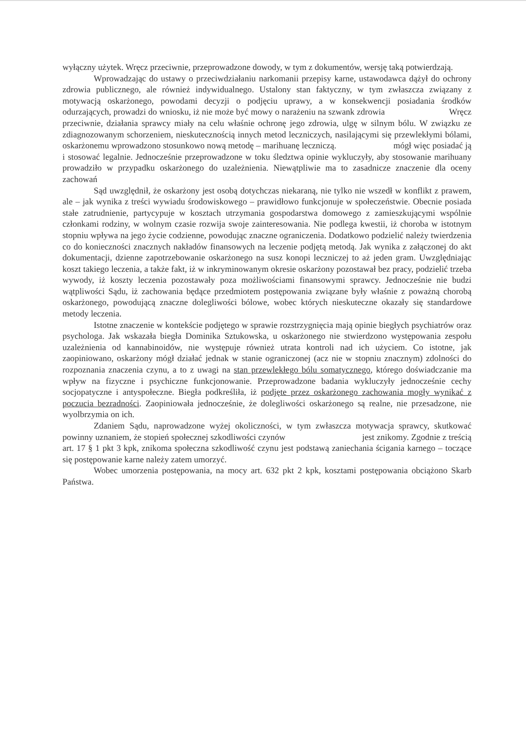wyłączny użytek. Wręcz przeciwnie, przeprowadzone dowody, w tym z dokumentów, wersję taką potwierdzają.
Wprowadzając do ustawy o przeciwdziałaniu narkomanii przepisy karne, ustawodawca dążył do ochrony zdrowia publicznego, ale również indywidualnego. Ustalony stan faktyczny, w tym zwłaszcza związany z motywacją oskarżonego, powodami decyzji o podjęciu uprawy, a w konsekwencji posiadania środków odurzających, prowadzi do wniosku, iż nie może być mowy o narażeniu na szwank zdrowia Wręcz przeciwnie, działania sprawcy miały na celu właśnie ochronę jego zdrowia, ulgę w silnym bólu. W związku ze zdiagnozowanym schorzeniem, nieskutecznością innych metod leczniczych, nasilającymi się przewlekłymi bólami, oskarżonemu wprowadzono stosunkowo nową metodę – marihuanę leczniczą. mógł więc posiadać ją i stosować legalnie. Jednocześnie przeprowadzone w toku śledztwa opinie wykluczyły, aby stosowanie marihuany prowadziło w przypadku oskarżonego do uzależnienia. Niewątpliwie ma to zasadnicze znaczenie dla oceny zachowań
Sąd uwzględnił, że oskarżony jest osobą dotychczas niekaraną, nie tylko nie wszedł w konflikt z prawem, ale – jak wynika z treści wywiadu środowiskowego – prawidłowo funkcjonuje w społeczeństwie. Obecnie posiada stałe zatrudnienie, partycypuje w kosztach utrzymania gospodarstwa domowego z zamieszkującymi wspólnie członkami rodziny, w wolnym czasie rozwija swoje zainteresowania. Nie podlega kwestii, iż choroba w istotnym stopniu wpływa na jego życie codzienne, powodując znaczne ograniczenia. Dodatkowo podzielić należy twierdzenia co do konieczności znacznych nakładów finansowych na leczenie podjętą metodą. Jak wynika z załączonej do akt dokumentacji, dzienne zapotrzebowanie oskarżonego na susz konopi leczniczej to aż jeden gram. Uwzględniając koszt takiego leczenia, a także fakt, iż w inkryminowanym okresie oskarżony pozostawał bez pracy, podzielić trzeba wywody, iż koszty leczenia pozostawały poza możliwościami finansowymi sprawcy. Jednocześnie nie budzi wątpliwości Sądu, iż zachowania będące przedmiotem postępowania związane były właśnie z poważną chorobą oskarżonego, powodującą znaczne dolegliwości bólowe, wobec których nieskuteczne okazały się standardowe metody leczenia.
Istotne znaczenie w kontekście podjętego w sprawie rozstrzygnięcia mają opinie biegłych psychiatrów oraz psychologa. Jak wskazała biegła Dominika Sztukowska, u oskarżonego nie stwierdzono występowania zespołu uzależnienia od kannabinoidów, nie występuje również utrata kontroli nad ich użyciem. Co istotne, jak zaopiniowano, oskarżony mógł działać jednak w stanie ograniczonej (acz nie w stopniu znacznym) zdolności do rozpoznania znaczenia czynu, a to z uwagi na stan przewlekłego bólu somatycznego, którego doświadczanie ma wpływ na fizyczne i psychiczne funkcjonowanie. Przeprowadzone badania wykluczyły jednocześnie cechy socjopatyczne i antyspołeczne. Biegła podkreśliła, iż podjęte przez oskarżonego zachowania mogły wynikać z poczucia bezradności. Zaopiniowała jednocześnie, że dolegliwości oskarżonego są realne, nie przesadzone, nie wyolbrzymia on ich.
Zdaniem Sądu, naprowadzone wyżej okoliczności, w tym zwłaszcza motywacja sprawcy, skutkować powinny uznaniem, że stopień społecznej szkodliwości czynów jest znikomy. Zgodnie z treścią art. 17 § 1 pkt 3 kpk, znikoma społeczna szkodliwość czynu jest podstawą zaniechania ścigania karnego – toczące się postępowanie karne należy zatem umorzyć.
Wobec umorzenia postępowania, na mocy art. 632 pkt 2 kpk, kosztami postępowania obciążono Skarb Państwa.